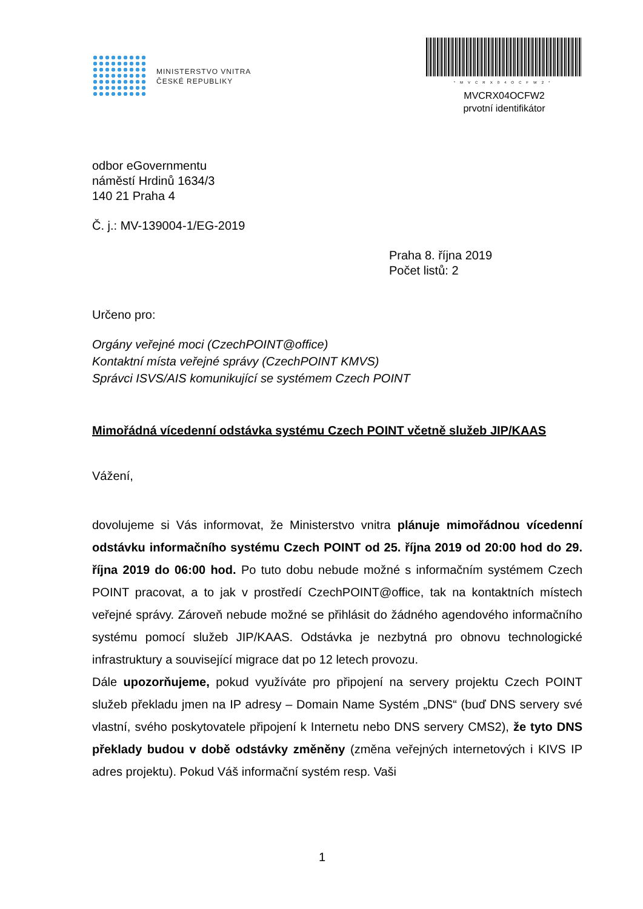MINISTERSTVO VNITRA
ČESKÉ REPUBLIKY
*MVCRX04OCFW2*
MVCRX04OCFW2
prvotní identifikátor
odbor eGovernmentu
náměstí Hrdinů 1634/3
140 21 Praha 4
Č. j.: MV-139004-1/EG-2019
Praha 8. října 2019
Počet listů: 2
Určeno pro:
Orgány veřejné moci (CzechPOINT@office)
Kontaktní místa veřejné správy (CzechPOINT KMVS)
Správci ISVS/AIS komunikující se systémem Czech POINT
Mimořádná vícedenní odstávka systému Czech POINT včetně služeb JIP/KAAS
Vážení,
dovolujeme si Vás informovat, že Ministerstvo vnitra plánuje mimořádnou vícedenní odstávku informačního systému Czech POINT od 25. října 2019 od 20:00 hod do 29. října 2019 do 06:00 hod. Po tuto dobu nebude možné s informačním systémem Czech POINT pracovat, a to jak v prostředí CzechPOINT@office, tak na kontaktních místech veřejné správy. Zároveň nebude možné se přihlásit do žádného agendového informačního systému pomocí služeb JIP/KAAS. Odstávka je nezbytná pro obnovu technologické infrastruktury a související migrace dat po 12 letech provozu.
Dále upozorňujeme, pokud využíváte pro připojení na servery projektu Czech POINT služeb překladu jmen na IP adresy – Domain Name Systém „DNS“ (buď DNS servery své vlastní, svého poskytovatele připojení k Internetu nebo DNS servery CMS2), že tyto DNS překlady budou v době odstávky změněny (změna veřejných internetových i KIVS IP adres projektu). Pokud Váš informační systém resp. Vaši
1